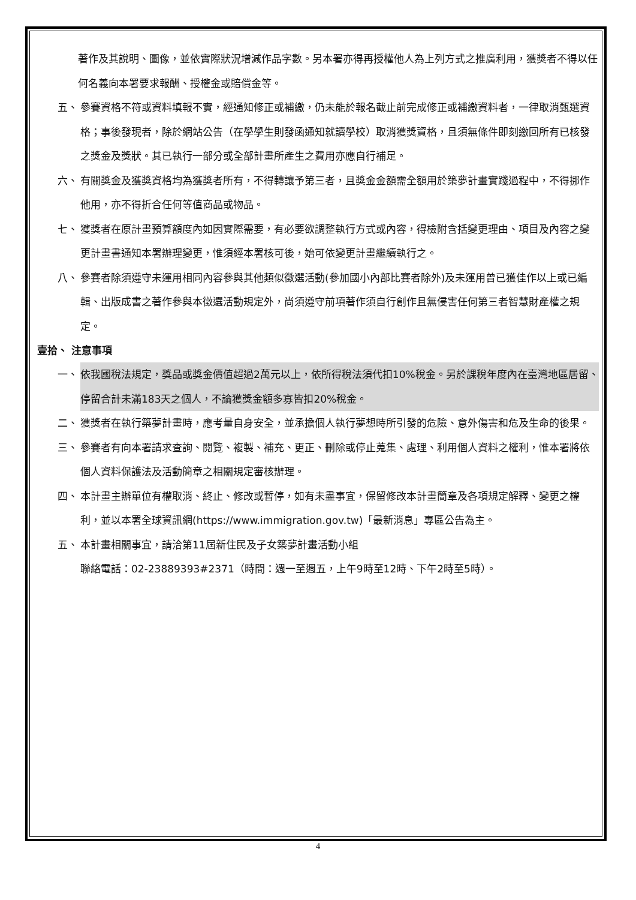著作及其說明、圖像，並依實際狀況增減作品字數。另本署亦得再授權他人為上列方式之推廣利用，獲獎者不得以任何名義向本署要求報酬、授權金或賠償金等。
五、 參賽資格不符或資料填報不實，經通知修正或補繳，仍未能於報名截止前完成修正或補繳資料者，一律取消甄選資格；事後發現者，除於網站公告（在學學生則發函通知就讀學校）取消獲獎資格，且須無條件即刻繳回所有已核發之獎金及獎狀。其已執行一部分或全部計畫所產生之費用亦應自行補足。
六、 有關獎金及獲獎資格均為獲獎者所有，不得轉讓予第三者，且獎金金額需全額用於築夢計畫實踐過程中，不得挪作他用，亦不得折合任何等值商品或物品。
七、 獲獎者在原計畫預算額度內如因實際需要，有必要欲調整執行方式或內容，得檢附含括變更理由、項目及內容之變更計畫書通知本署辦理變更，惟須經本署核可後，始可依變更計畫繼續執行之。
八、 參賽者除須遵守未運用相同內容參與其他類似徵選活動(參加國小內部比賽者除外)及未運用曾已獲佳作以上或已編輯、出版成書之著作參與本徵選活動規定外，尚須遵守前項著作須自行創作且無侵害任何第三者智慧財產權之規定。
壹拾、 注意事項
一、 依我國稅法規定，獎品或獎金價值超過2萬元以上，依所得稅法須代扣10%稅金。另於課稅年度內在臺灣地區居留、停留合計未滿183天之個人，不論獲獎金額多寡皆扣20%稅金。
二、 獲獎者在執行築夢計畫時，應考量自身安全，並承擔個人執行夢想時所引發的危險、意外傷害和危及生命的後果。
三、 參賽者有向本署請求查詢、閱覽、複製、補充、更正、刪除或停止蒐集、處理、利用個人資料之權利，惟本署將依個人資料保護法及活動簡章之相關規定審核辦理。
四、 本計畫主辦單位有權取消、終止、修改或暫停，如有未盡事宜，保留修改本計畫簡章及各項規定解釋、變更之權利，並以本署全球資訊網(https://www.immigration.gov.tw)「最新消息」專區公告為主。
五、 本計畫相關事宜，請洽第11屆新住民及子女築夢計畫活動小組
聯絡電話：02-23889393#2371（時間：週一至週五，上午9時至12時、下午2時至5時）。
4